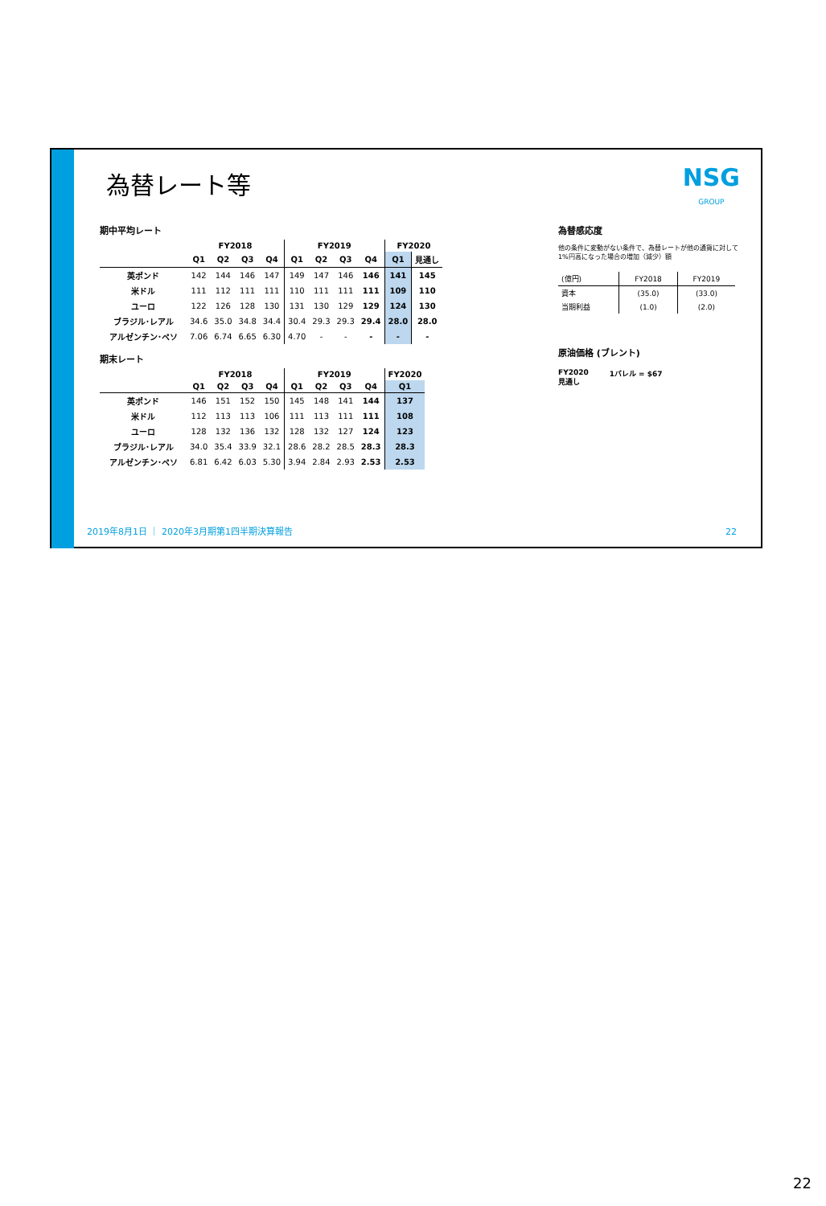為替レート等 NSG
GROUP
期中平均レート
| | FY2018 | | | | FY2019 | | | | FY2020 | |
| --- | --- | --- | --- | --- | --- | --- | --- | --- | --- | --- |
| | Q1 | Q2 | Q3 | Q4 | Q1 | Q2 | Q3 | Q4 | Q1 | 見通し |
| 英ポンド | 142 | 144 | 146 | 147 | 149 | 147 | 146 | 146 | 141 | 145 |
| 米ドル | 111 | 112 | 111 | 111 | 110 | 111 | 111 | 111 | 109 | 110 |
| ユーロ | 122 | 126 | 128 | 130 | 131 | 130 | 129 | 129 | 124 | 130 |
| ブラジル･レアル | 34.6 | 35.0 | 34.8 | 34.4 | 30.4 | 29.3 | 29.3 | 29.4 | 28.0 | 28.0 |
| アルゼンチン･ペソ | 7.06 | 6.74 | 6.65 | 6.30 | 4.70 | - | - | - | - | - |
期末レート
| | FY2018 | | | | FY2019 | | | | FY2020 |
| --- | --- | --- | --- | --- | --- | --- | --- | --- | --- |
| | Q1 | Q2 | Q3 | Q4 | Q1 | Q2 | Q3 | Q4 | Q1 |
| 英ポンド | 146 | 151 | 152 | 150 | 145 | 148 | 141 | 144 | 137 |
| 米ドル | 112 | 113 | 113 | 106 | 111 | 113 | 111 | 111 | 108 |
| ユーロ | 128 | 132 | 136 | 132 | 128 | 132 | 127 | 124 | 123 |
| ブラジル･レアル | 34.0 | 35.4 | 33.9 | 32.1 | 28.6 | 28.2 | 28.5 | 28.3 | 28.3 |
| アルゼンチン･ペソ | 6.81 | 6.42 | 6.03 | 5.30 | 3.94 | 2.84 | 2.93 | 2.53 | 2.53 |
為替感応度
他の条件に変動がない条件で、為替レートが他の通貨に対して
1%円高になった場合の増加（減少）額
| (億円) | FY2018 | FY2019 |
| 資本 | (35.0) | (33.0) |
| 当期利益 | (1.0) | (2.0) |
原油価格 (ブレント)
FY2020
見通し
1バレル = $67
2019年8月1日 ｜ 2020年3月期第1四半期決算報告
22
22